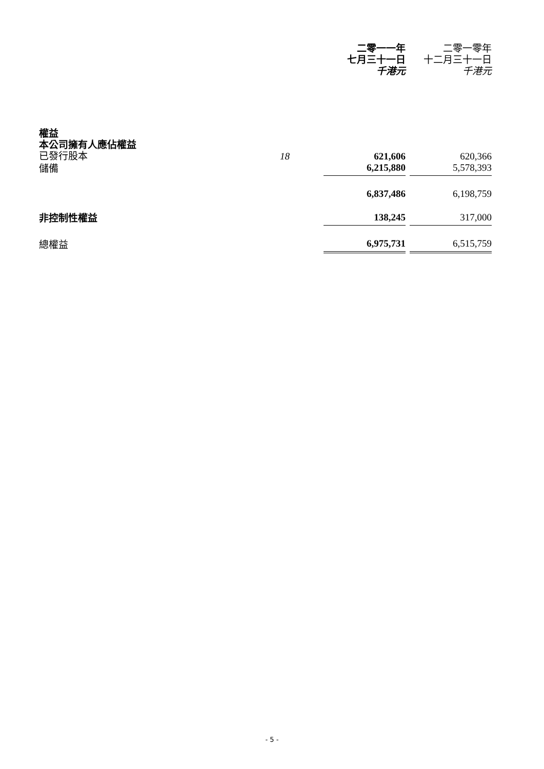| | | 二零一一年 七月三十一日 千港元 | | 二零一零年 十二月三十一日 千港元 |
| --- | --- | --- | --- | --- |
| 權益 | | | | |
| 本公司擁有人應佔權益 | | | | |
| 已發行股本 | 18 | 621,606 | | 620,366 |
| 儲備 | | 6,215,880 | | 5,578,393 |
| | | 6,837,486 | | 6,198,759 |
| 非控制性權益 | | 138,245 | | 317,000 |
| 總權益 | | 6,975,731 | | 6,515,759 |
- 5 -